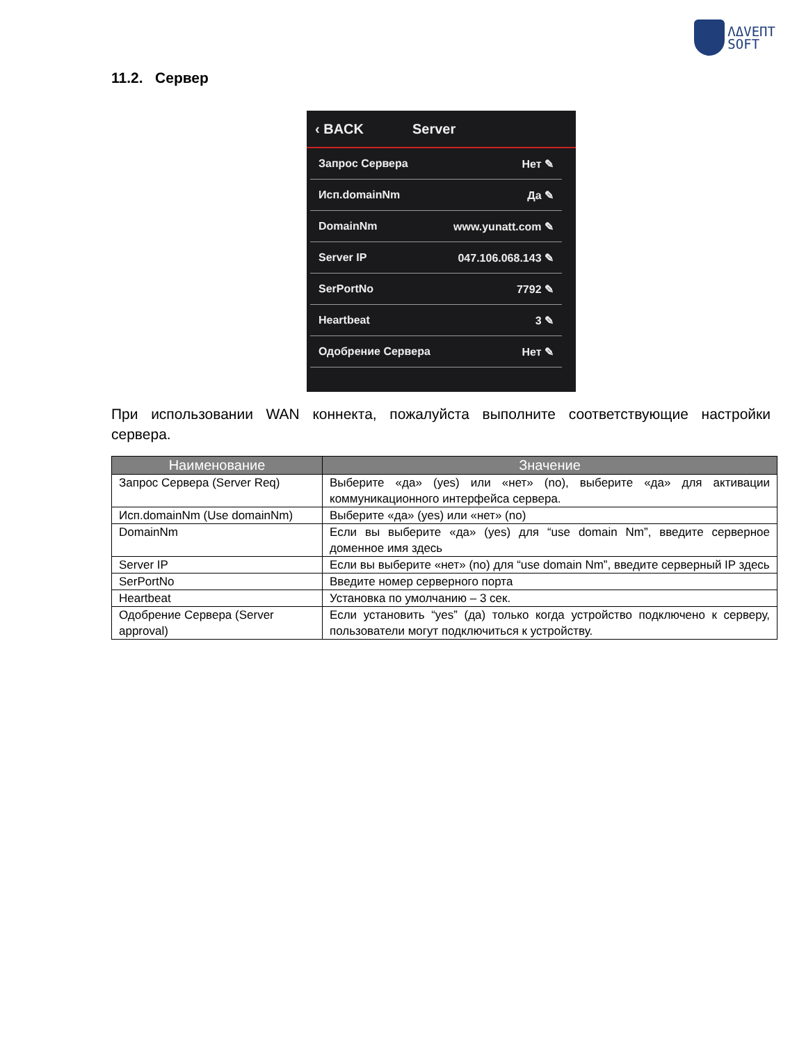ΛΔVΕΠΤ
SOFT
11.2. Сервер
‹ BACK Server
Запрос Сервера Нет ✎
Исп.domainNm Да ✎
DomainNm www.yunatt.com ✎
Server IP 047.106.068.143 ✎
SerPortNo 7792 ✎
Heartbeat 3 ✎
Одобрение Сервера Нет ✎
При использовании WAN коннекта, пожалуйста выполните соответствующие настройки сервера.
| Наименование | Значение |
| --- | --- |
| Запрос Сервера (Server Req) | Выберите «да» (yes) или «нет» (no), выберите «да» для активации коммуникационного интерфейса сервера. |
| Исп.domainNm (Use domainNm) | Выберите «да» (yes) или «нет» (no) |
| DomainNm | Если вы выберите «да» (yes) для “use domain Nm”, введите серверное доменное имя здесь |
| Server IP | Если вы выберите «нет» (no) для “use domain Nm”, введите серверный IP здесь |
| SerPortNo | Введите номер серверного порта |
| Heartbeat | Установка по умолчанию – 3 сек. |
| Одобрение Сервера (Server approval) | Если установить “yes” (да) только когда устройство подключено к серверу, пользователи могут подключиться к устройству. |